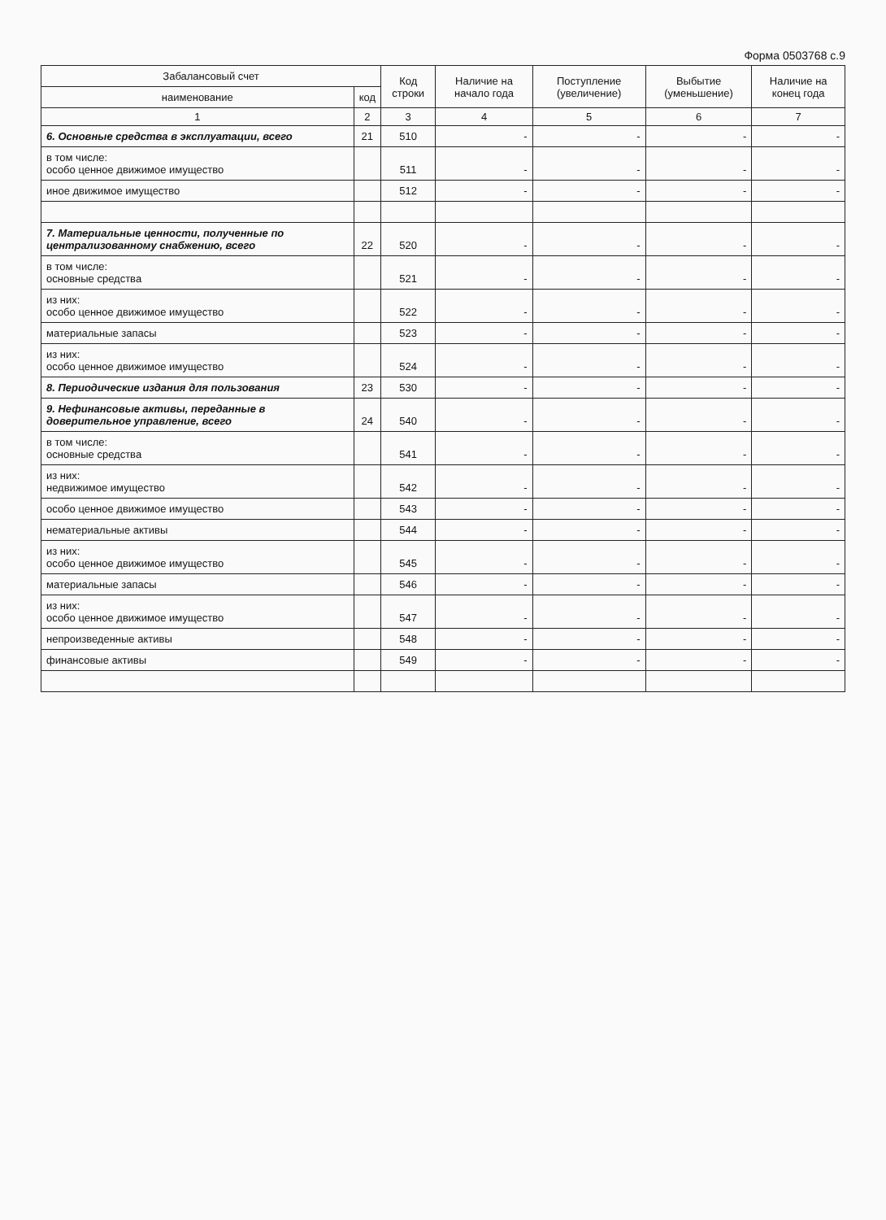Форма 0503768 с.9
| Забалансовый счет | | Код строки | Наличие на начало года | Поступление (увеличение) | Выбытие (уменьшение) | Наличие на конец года |
| --- | --- | --- | --- | --- | --- | --- |
| наименование | код | | | | | |
| 1 | 2 | 3 | 4 | 5 | 6 | 7 |
| 6. Основные средства в эксплуатации, всего | 21 | 510 | - | - | - | - |
| в том числе: особо ценное движимое имущество | | 511 | - | - | - | - |
| иное движимое имущество | | 512 | - | - | - | - |
| 7. Материальные ценности, полученные по централизованному снабжению, всего | 22 | 520 | - | - | - | - |
| в том числе: основные средства | | 521 | - | - | - | - |
| из них: особо ценное движимое имущество | | 522 | - | - | - | - |
| материальные запасы | | 523 | - | - | - | - |
| из них: особо ценное движимое имущество | | 524 | - | - | - | - |
| 8. Периодические издания для пользования | 23 | 530 | - | - | - | - |
| 9. Нефинансовые активы, переданные в доверительное управление, всего | 24 | 540 | - | - | - | - |
| в том числе: основные средства | | 541 | - | - | - | - |
| из них: недвижимое имущество | | 542 | - | - | - | - |
| особо ценное движимое имущество | | 543 | - | - | - | - |
| нематериальные активы | | 544 | - | - | - | - |
| из них: особо ценное движимое имущество | | 545 | - | - | - | - |
| материальные запасы | | 546 | - | - | - | - |
| из них: особо ценное движимое имущество | | 547 | - | - | - | - |
| непроизведенные активы | | 548 | - | - | - | - |
| финансовые активы | | 549 | - | - | - | - |